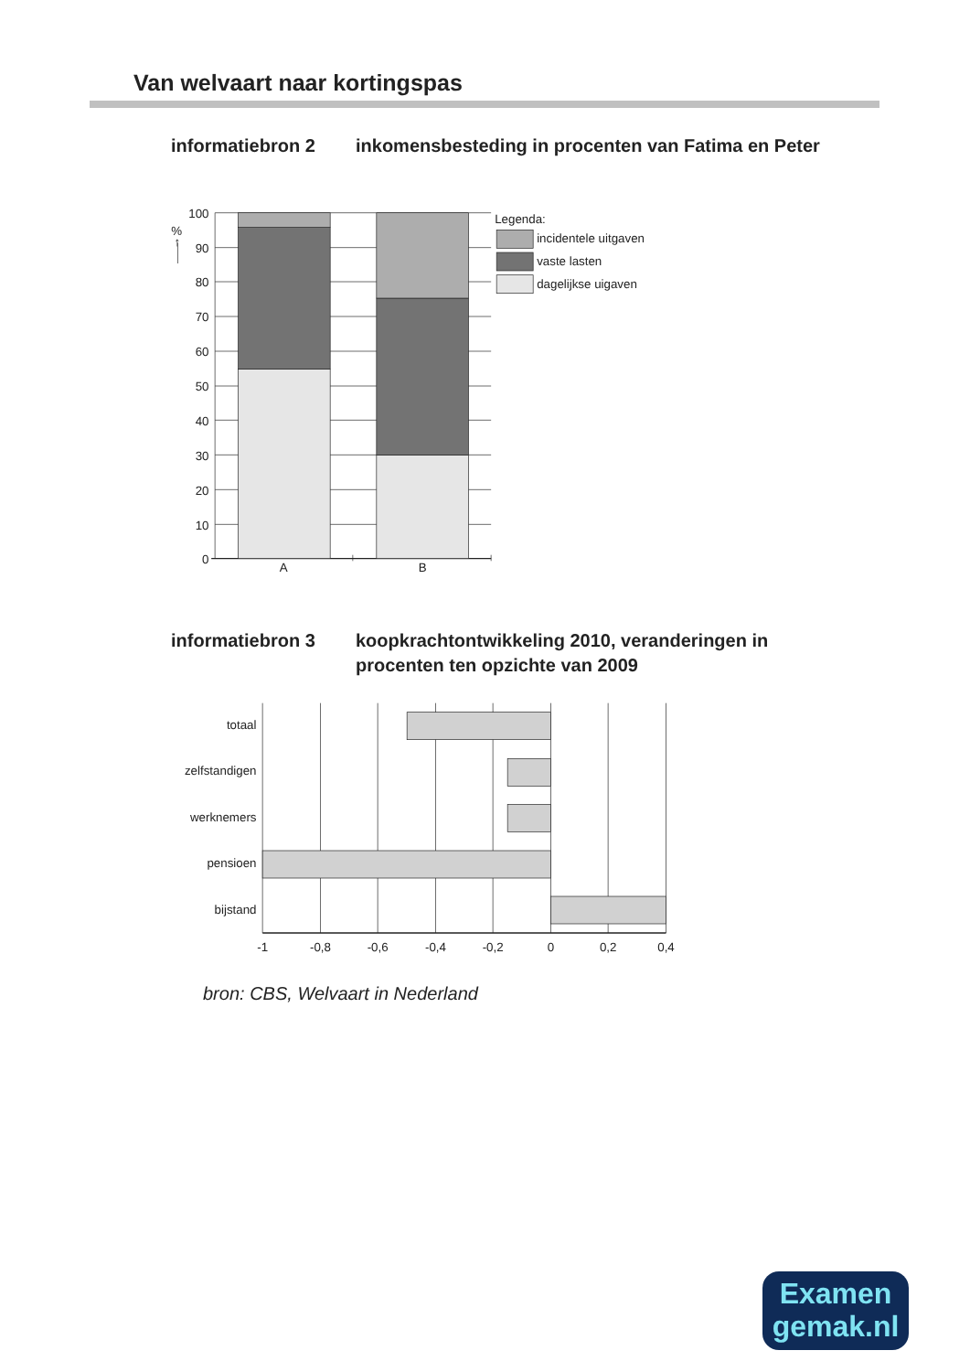Van welvaart naar kortingspas
informatiebron 2 inkomensbesteding in procenten van Fatima en Peter
100
90
80
70
60
50
40
30
20
10
0
%
↑
A
B
Legenda:
incidentele uitgaven
vaste lasten
dagelijkse uigaven
informatiebron 3 koopkrachtontwikkeling 2010, veranderingen in procenten ten opzichte van 2009
totaal
zelfstandigen
werknemers
pensioen
bijstand
-1
-0,8
-0,6
-0,4
-0,2
0
0,2
0,4
bron: CBS, Welvaart in Nederland
Examen
gemak.nl